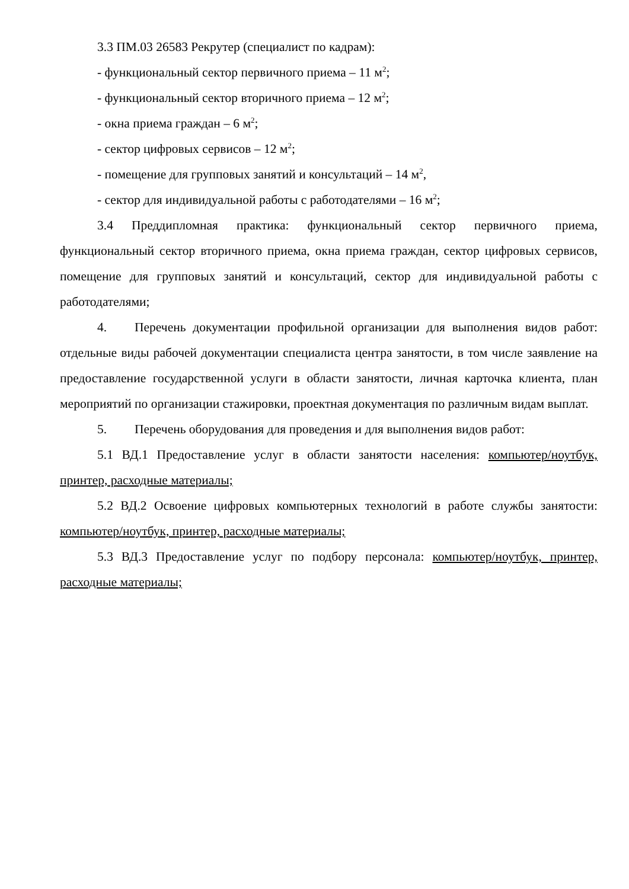3.3 ПМ.03 26583 Рекрутер (специалист по кадрам):
- функциональный сектор первичного приема – 11 м<sup>2</sup>;
- функциональный сектор вторичного приема – 12 м<sup>2</sup>;
- окна приема граждан – 6 м<sup>2</sup>;
- сектор цифровых сервисов – 12 м<sup>2</sup>;
- помещение для групповых занятий и консультаций – 14 м<sup>2</sup>,
- сектор для индивидуальной работы с работодателями – 16 м<sup>2</sup>;
3.4 Преддипломная практика: функциональный сектор первичного приема, функциональный сектор вторичного приема, окна приема граждан, сектор цифровых сервисов, помещение для групповых занятий и консультаций, сектор для индивидуальной работы с работодателями;
4. Перечень документации профильной организации для выполнения видов работ: отдельные виды рабочей документации специалиста центра занятости, в том числе заявление на предоставление государственной услуги в области занятости, личная карточка клиента, план мероприятий по организации стажировки, проектная документация по различным видам выплат.
5. Перечень оборудования для проведения и для выполнения видов работ:
5.1 ВД.1 Предоставление услуг в области занятости населения: компьютер/ноутбук, принтер, расходные материалы;
5.2 ВД.2 Освоение цифровых компьютерных технологий в работе службы занятости: компьютер/ноутбук, принтер, расходные материалы;
5.3 ВД.3 Предоставление услуг по подбору персонала: компьютер/ноутбук, принтер, расходные материалы;